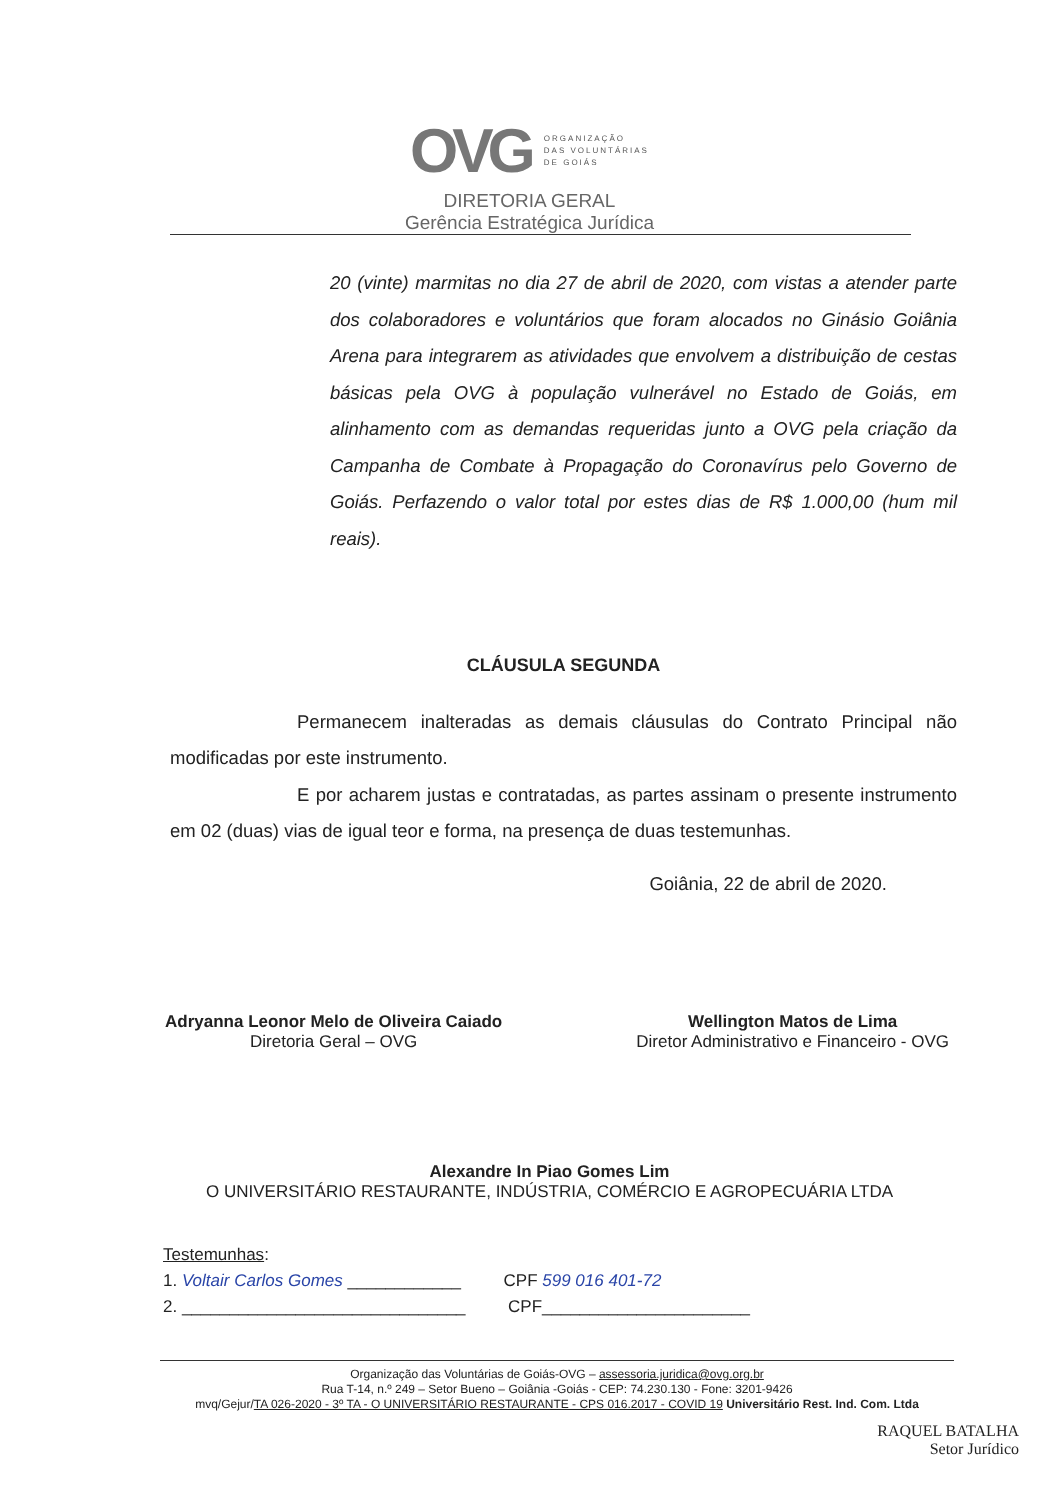OVG
ORGANIZAÇÃO
DAS VOLUNTÁRIAS
DE GOIÁS
DIRETORIA GERAL
Gerência Estratégica Jurídica
20 (vinte) marmitas no dia 27 de abril de 2020, com vistas a atender parte dos colaboradores e voluntários que foram alocados no Ginásio Goiânia Arena para integrarem as atividades que envolvem a distribuição de cestas básicas pela OVG à população vulnerável no Estado de Goiás, em alinhamento com as demandas requeridas junto a OVG pela criação da Campanha de Combate à Propagação do Coronavírus pelo Governo de Goiás. Perfazendo o valor total por estes dias de R$ 1.000,00 (hum mil reais).
CLÁUSULA SEGUNDA
Permanecem inalteradas as demais cláusulas do Contrato Principal não modificadas por este instrumento.
E por acharem justas e contratadas, as partes assinam o presente instrumento em 02 (duas) vias de igual teor e forma, na presença de duas testemunhas.
Goiânia, 22 de abril de 2020.
Adryanna Leonor Melo de Oliveira Caiado
Diretoria Geral – OVG
Wellington Matos de Lima
Diretor Administrativo e Financeiro - OVG
Alexandre In Piao Gomes Lim
O UNIVERSITÁRIO RESTAURANTE, INDÚSTRIA, COMÉRCIO E AGROPECUÁRIA LTDA
Testemunhas:
1. Voltair Carlos Gomes ____________ CPF 599 016 401-72
2. ______________________________ CPF______________________
Organização das Voluntárias de Goiás-OVG – assessoria.juridica@ovg.org.br
Rua T-14, n.º 249 – Setor Bueno – Goiânia -Goiás - CEP: 74.230.130 - Fone: 3201-9426
mvq/Gejur/TA 026-2020 - 3º TA - O UNIVERSITÁRIO RESTAURANTE - CPS 016.2017 - COVID 19 Universitário Rest. Ind. Com. Ltda
RAQUEL BATALHA
Setor Jurídico